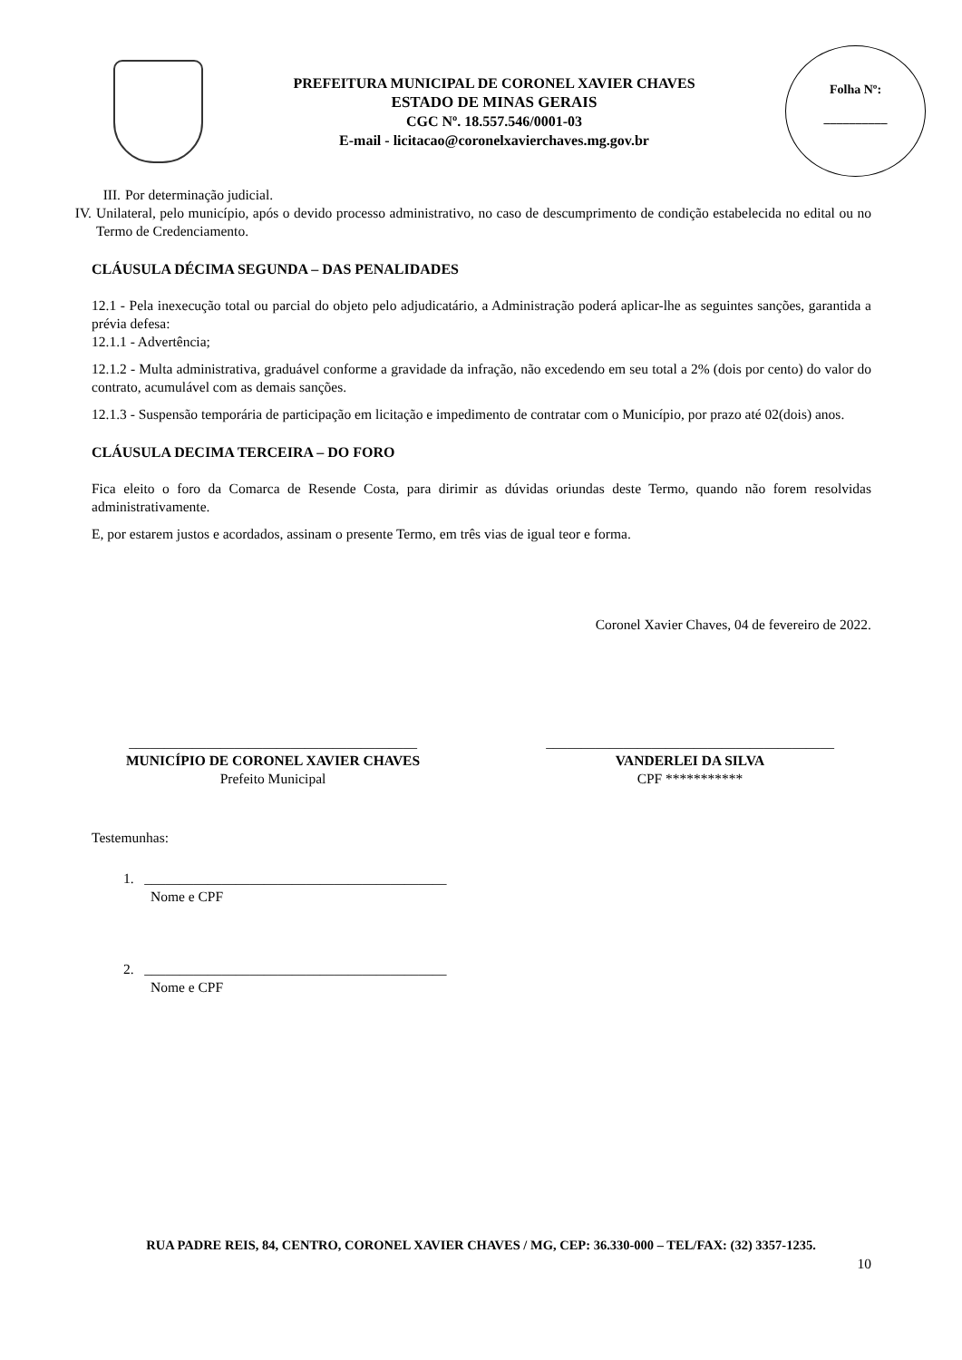PREFEITURA MUNICIPAL DE CORONEL XAVIER CHAVES
ESTADO DE MINAS GERAIS
CGC Nº. 18.557.546/0001-03
E-mail - licitacao@coronelxavierchaves.mg.gov.br
Folha Nº:
__________
III.
Por determinação judicial.
IV. Unilateral, pelo município, após o devido processo administrativo, no caso de descumprimento de condição estabelecida no edital ou no Termo de Credenciamento.
CLÁUSULA DÉCIMA SEGUNDA – DAS PENALIDADES
12.1 - Pela inexecução total ou parcial do objeto pelo adjudicatário, a Administração poderá aplicar-lhe as seguintes sanções, garantida a prévia defesa:
12.1.1 - Advertência;
12.1.2 - Multa administrativa, graduável conforme a gravidade da infração, não excedendo em seu total a 2% (dois por cento) do valor do contrato, acumulável com as demais sanções.
12.1.3 - Suspensão temporária de participação em licitação e impedimento de contratar com o Município, por prazo até 02(dois) anos.
CLÁUSULA DECIMA TERCEIRA – DO FORO
Fica eleito o foro da Comarca de Resende Costa, para dirimir as dúvidas oriundas deste Termo, quando não forem resolvidas administrativamente.
E, por estarem justos e acordados, assinam o presente Termo, em três vias de igual teor e forma.
Coronel Xavier Chaves, 04 de fevereiro de 2022.
_________________________________________
MUNICÍPIO DE CORONEL XAVIER CHAVES
Prefeito Municipal
_________________________________________
VANDERLEI DA SILVA
CPF ***********
Testemunhas:
1. ___________________________________________
Nome e CPF
2. ___________________________________________
Nome e CPF
RUA PADRE REIS, 84, CENTRO, CORONEL XAVIER CHAVES / MG, CEP: 36.330-000 – TEL/FAX: (32) 3357-1235.
10